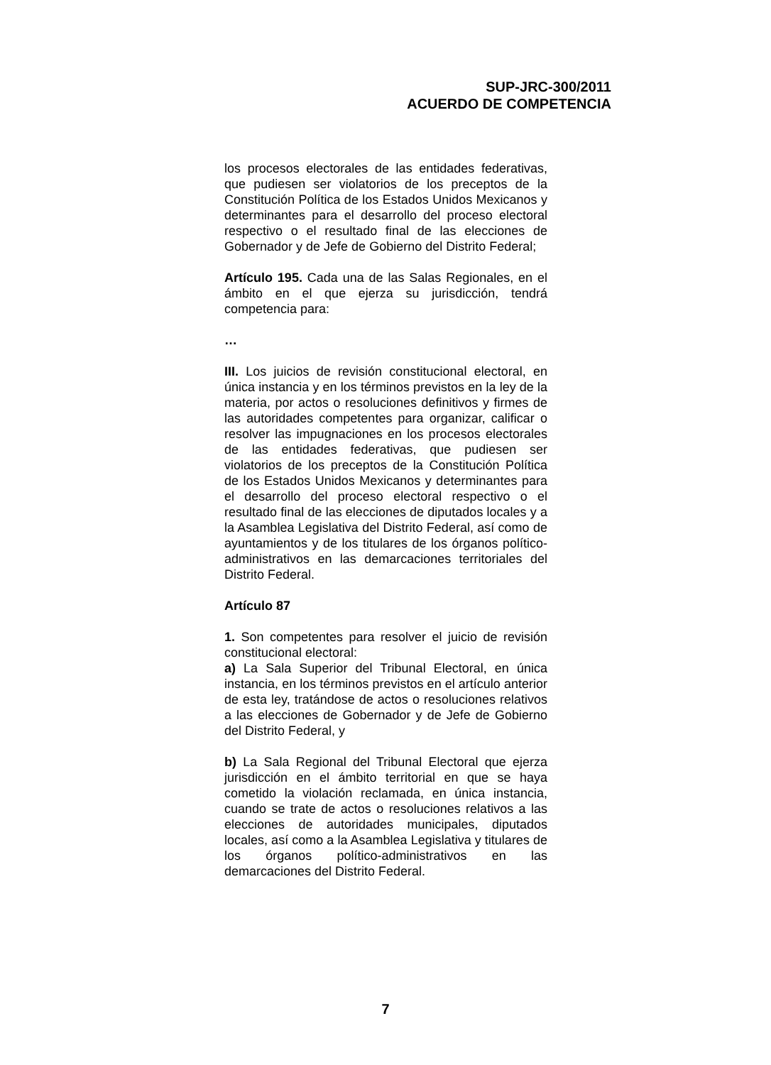SUP-JRC-300/2011
ACUERDO DE COMPETENCIA
los procesos electorales de las entidades federativas, que pudiesen ser violatorios de los preceptos de la Constitución Política de los Estados Unidos Mexicanos y determinantes para el desarrollo del proceso electoral respectivo o el resultado final de las elecciones de Gobernador y de Jefe de Gobierno del Distrito Federal;
Artículo 195. Cada una de las Salas Regionales, en el ámbito en el que ejerza su jurisdicción, tendrá competencia para:
…
III. Los juicios de revisión constitucional electoral, en única instancia y en los términos previstos en la ley de la materia, por actos o resoluciones definitivos y firmes de las autoridades competentes para organizar, calificar o resolver las impugnaciones en los procesos electorales de las entidades federativas, que pudiesen ser violatorios de los preceptos de la Constitución Política de los Estados Unidos Mexicanos y determinantes para el desarrollo del proceso electoral respectivo o el resultado final de las elecciones de diputados locales y a la Asamblea Legislativa del Distrito Federal, así como de ayuntamientos y de los titulares de los órganos político-administrativos en las demarcaciones territoriales del Distrito Federal.
Artículo 87
1. Son competentes para resolver el juicio de revisión constitucional electoral:
a) La Sala Superior del Tribunal Electoral, en única instancia, en los términos previstos en el artículo anterior de esta ley, tratándose de actos o resoluciones relativos a las elecciones de Gobernador y de Jefe de Gobierno del Distrito Federal, y
b) La Sala Regional del Tribunal Electoral que ejerza jurisdicción en el ámbito territorial en que se haya cometido la violación reclamada, en única instancia, cuando se trate de actos o resoluciones relativos a las elecciones de autoridades municipales, diputados locales, así como a la Asamblea Legislativa y titulares de los órganos político-administrativos en las demarcaciones del Distrito Federal.
7